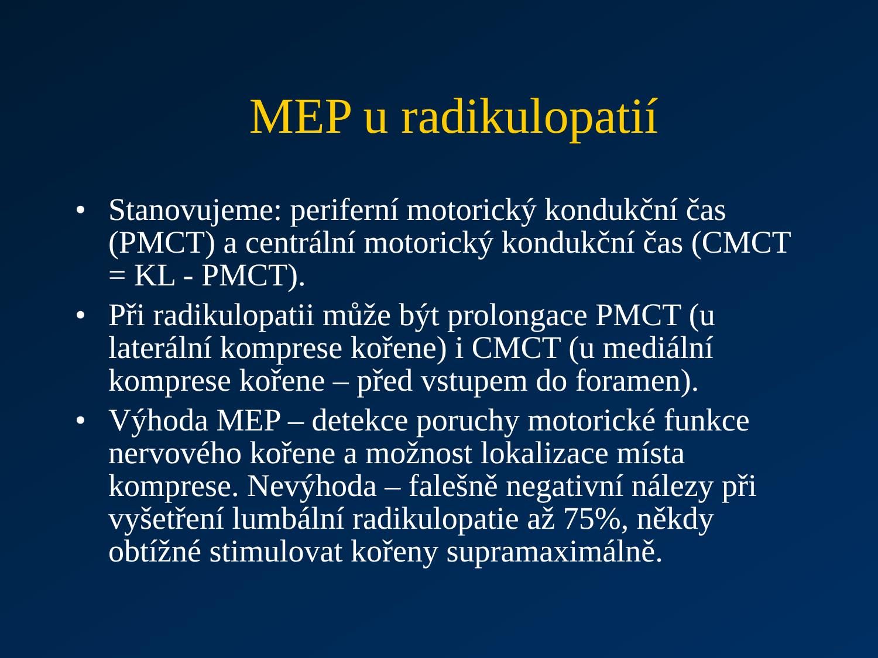MEP u radikulopatií
• Stanovujeme: periferní motorický kondukční čas (PMCT) a centrální motorický kondukční čas (CMCT = KL - PMCT).
• Při radikulopatii může být prolongace PMCT (u laterální komprese kořene) i CMCT (u mediální komprese kořene – před vstupem do foramen).
• Výhoda MEP – detekce poruchy motorické funkce nervového kořene a možnost lokalizace místa komprese. Nevýhoda – falešně negativní nálezy při vyšetření lumbální radikulopatie až 75%, někdy obtížné stimulovat kořeny supramaximálně.